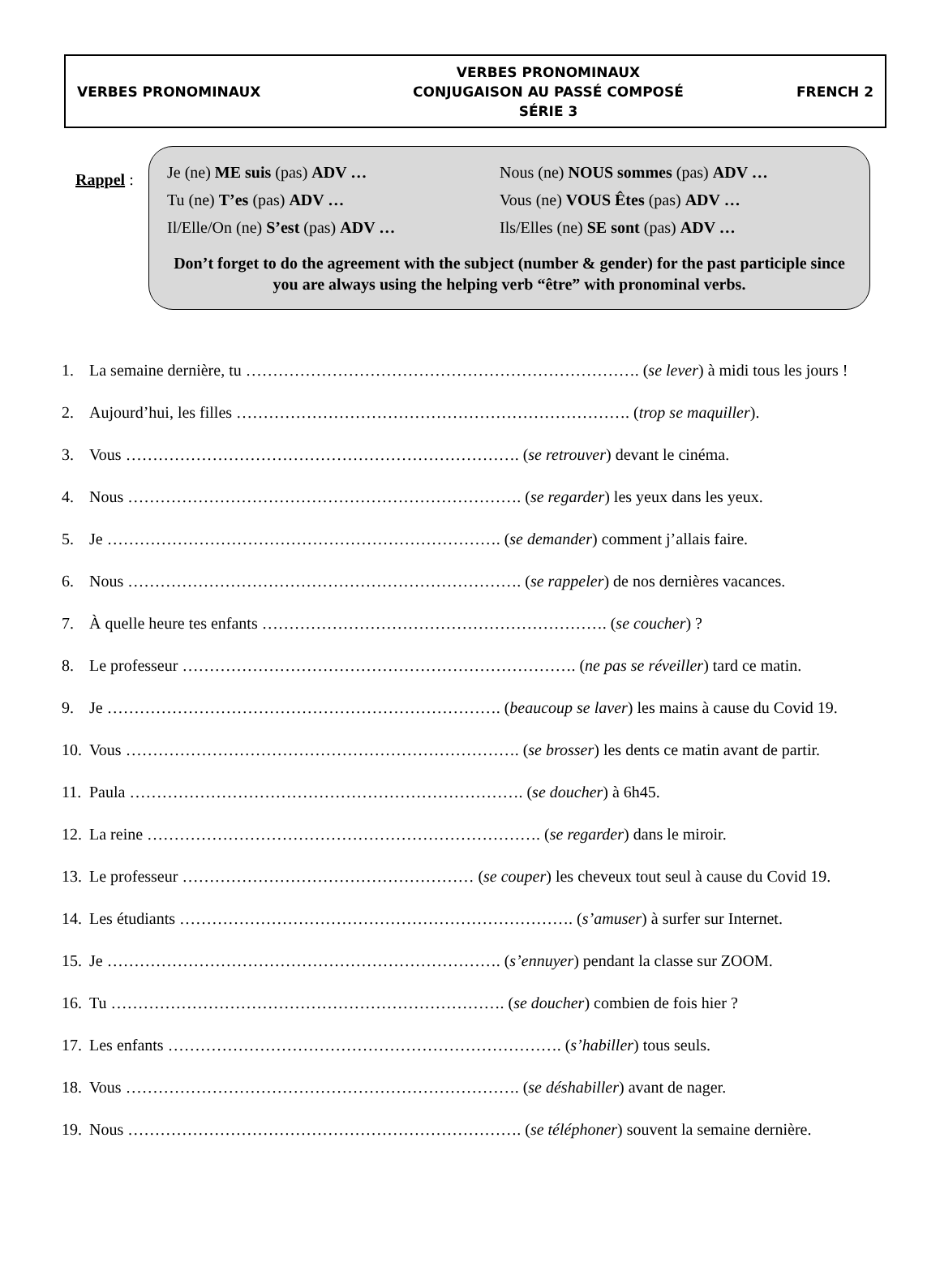VERBES PRONOMINAUX
VERBES PRONOMINAUX
CONJUGAISON AU PASSÉ COMPOSÉ
SÉRIE 3
FRENCH 2
Rappel :
Je (ne) ME suis (pas) ADV …
Nous (ne) NOUS sommes (pas) ADV …
Tu (ne) T’es (pas) ADV …
Vous (ne) VOUS Êtes (pas) ADV …
Il/Elle/On (ne) S’est (pas) ADV …
Ils/Elles (ne) SE sont (pas) ADV …
Don’t forget to do the agreement with the subject (number & gender) for the past participle since you are always using the helping verb “être” with pronominal verbs.
1. La semaine dernière, tu ………………………………………………………………. (se lever) à midi tous les jours !
2. Aujourd’hui, les filles ………………………………………………………………. (trop se maquiller).
3. Vous ………………………………………………………………. (se retrouver) devant le cinéma.
4. Nous ………………………………………………………………. (se regarder) les yeux dans les yeux.
5. Je ………………………………………………………………. (se demander) comment j’allais faire.
6. Nous ………………………………………………………………. (se rappeler) de nos dernières vacances.
7. À quelle heure tes enfants ………………………………………………………. (se coucher) ?
8. Le professeur ………………………………………………………………. (ne pas se réveiller) tard ce matin.
9. Je ………………………………………………………………. (beaucoup se laver) les mains à cause du Covid 19.
10. Vous ………………………………………………………………. (se brosser) les dents ce matin avant de partir.
11. Paula ………………………………………………………………. (se doucher) à 6h45.
12. La reine ………………………………………………………………. (se regarder) dans le miroir.
13. Le professeur ……………………………………………… (se couper) les cheveux tout seul à cause du Covid 19.
14. Les étudiants ………………………………………………………………. (s’amuser) à surfer sur Internet.
15. Je ………………………………………………………………. (s’ennuyer) pendant la classe sur ZOOM.
16. Tu ………………………………………………………………. (se doucher) combien de fois hier ?
17. Les enfants ………………………………………………………………. (s’habiller) tous seuls.
18. Vous ………………………………………………………………. (se déshabiller) avant de nager.
19. Nous ………………………………………………………………. (se téléphoner) souvent la semaine dernière.